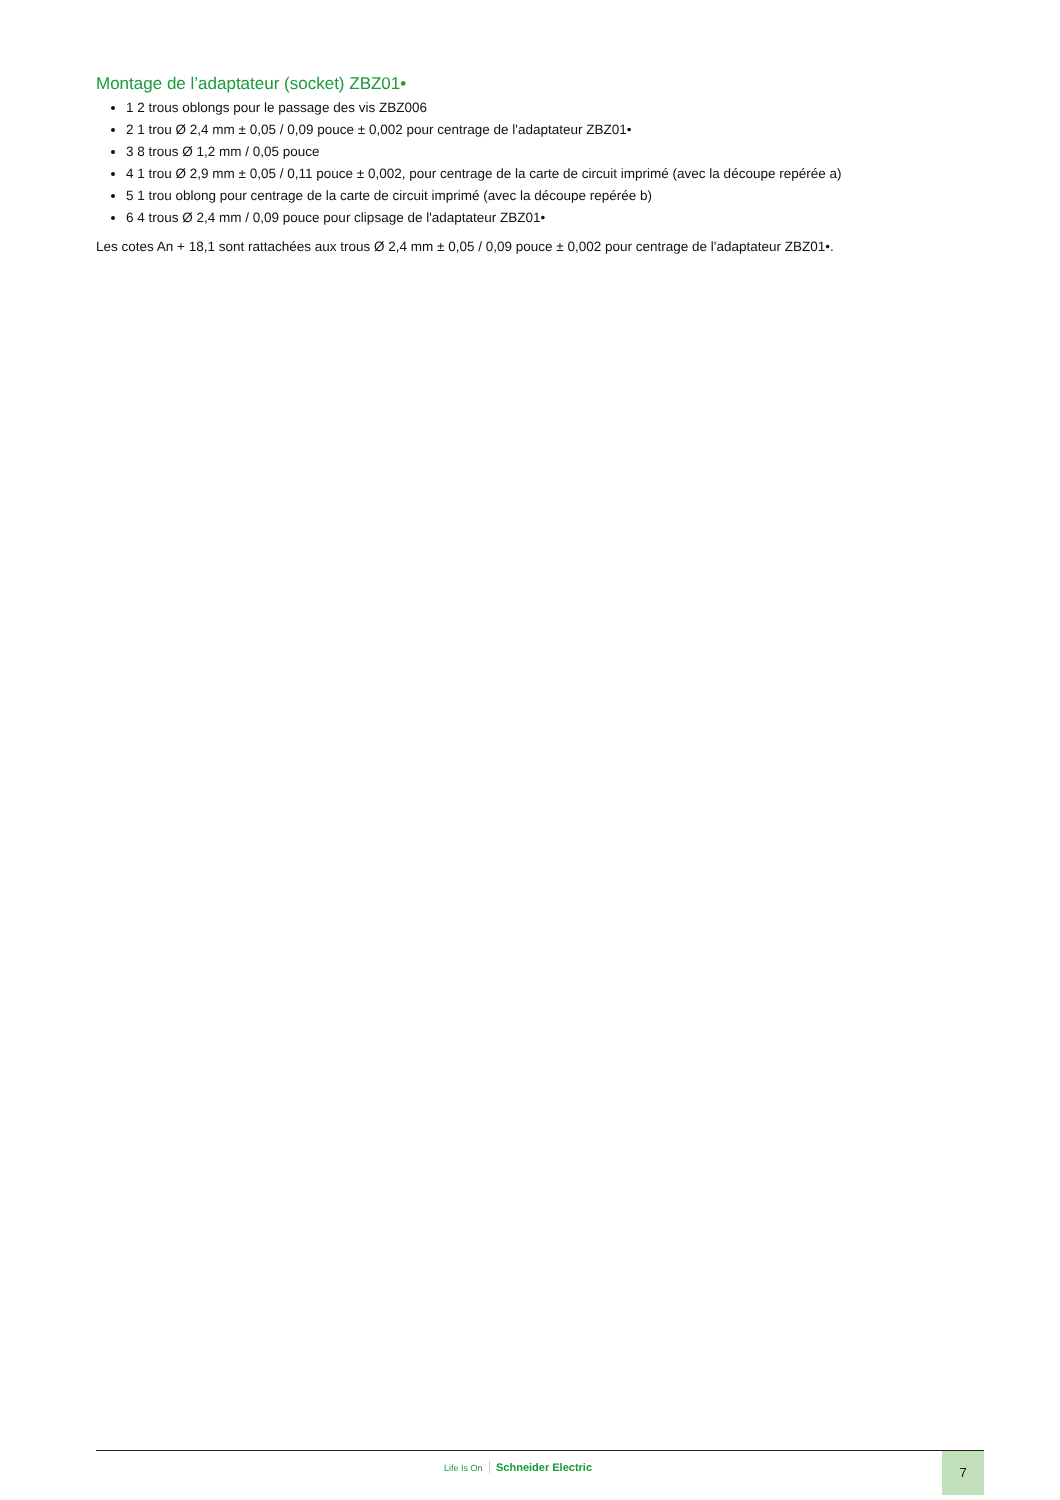Montage de l’adaptateur (socket) ZBZ01•
1 2 trous oblongs pour le passage des vis ZBZ006
2 1 trou Ø 2,4 mm ± 0,05 / 0,09 pouce ± 0,002 pour centrage de l'adaptateur ZBZ01•
3 8 trous Ø 1,2 mm / 0,05 pouce
4 1 trou Ø 2,9 mm ± 0,05 / 0,11 pouce ± 0,002, pour centrage de la carte de circuit imprimé (avec la découpe repérée a)
5 1 trou oblong pour centrage de la carte de circuit imprimé (avec la découpe repérée b)
6 4 trous Ø 2,4 mm / 0,09 pouce pour clipsage de l'adaptateur ZBZ01•
Les cotes An + 18,1 sont rattachées aux trous Ø 2,4 mm ± 0,05 / 0,09 pouce ± 0,002 pour centrage de l'adaptateur ZBZ01•.
Life Is On Schneider Electric 7